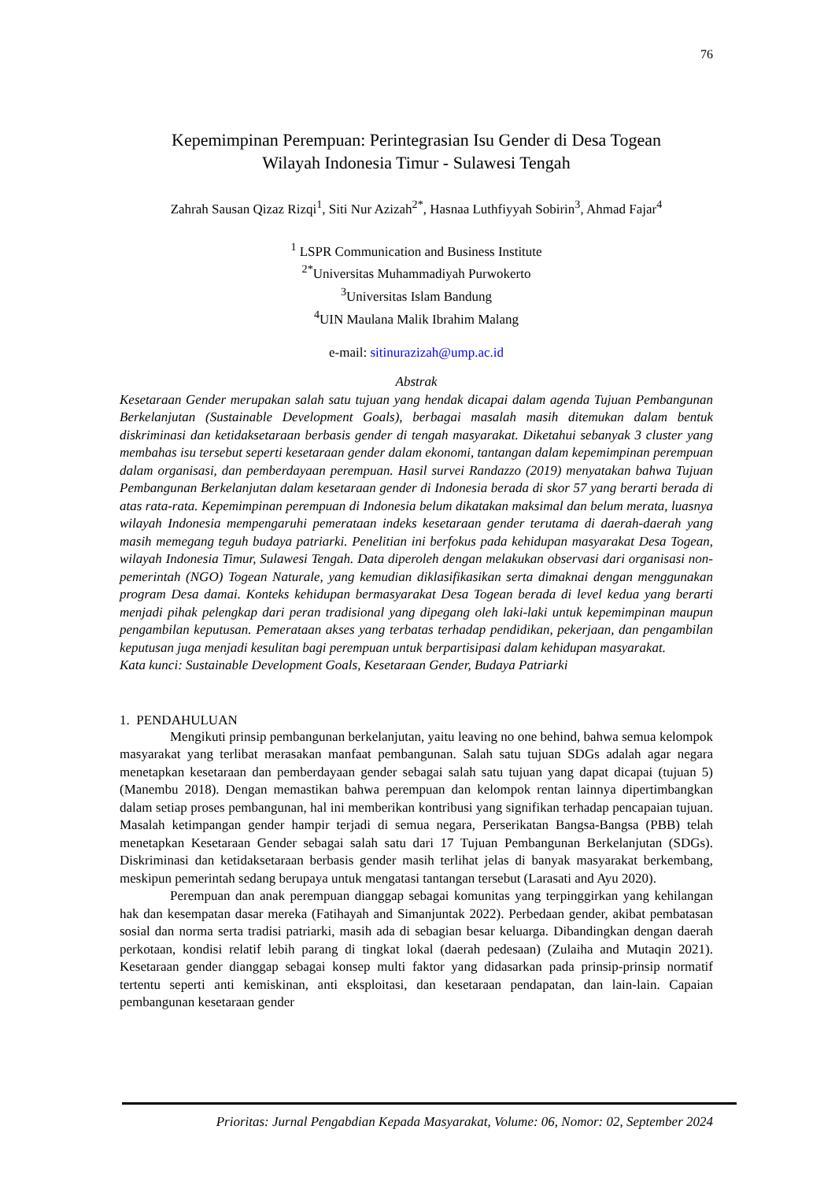76
Kepemimpinan Perempuan: Perintegrasian Isu Gender di Desa Togean
Wilayah Indonesia Timur - Sulawesi Tengah
Zahrah Sausan Qizaz Rizqi<sup>1</sup>, Siti Nur Azizah<sup>2*</sup>, Hasnaa Luthfiyyah Sobirin<sup>3</sup>, Ahmad Fajar<sup>4</sup>
<sup>1</sup> LSPR Communication and Business Institute
<sup>2*</sup>Universitas Muhammadiyah Purwokerto
<sup>3</sup> Universitas Islam Bandung
<sup>4</sup> UIN Maulana Malik Ibrahim Malang
e-mail: sitinurazizah@ump.ac.id
Abstrak
Kesetaraan Gender merupakan salah satu tujuan yang hendak dicapai dalam agenda Tujuan Pembangunan Berkelanjutan (Sustainable Development Goals), berbagai masalah masih ditemukan dalam bentuk diskriminasi dan ketidaksetaraan berbasis gender di tengah masyarakat. Diketahui sebanyak 3 cluster yang membahas isu tersebut seperti kesetaraan gender dalam ekonomi, tantangan dalam kepemimpinan perempuan dalam organisasi, dan pemberdayaan perempuan. Hasil survei Randazzo (2019) menyatakan bahwa Tujuan Pembangunan Berkelanjutan dalam kesetaraan gender di Indonesia berada di skor 57 yang berarti berada di atas rata-rata. Kepemimpinan perempuan di Indonesia belum dikatakan maksimal dan belum merata, luasnya wilayah Indonesia mempengaruhi pemerataan indeks kesetaraan gender terutama di daerah-daerah yang masih memegang teguh budaya patriarki. Penelitian ini berfokus pada kehidupan masyarakat Desa Togean, wilayah Indonesia Timur, Sulawesi Tengah. Data diperoleh dengan melakukan observasi dari organisasi non-pemerintah (NGO) Togean Naturale, yang kemudian diklasifikasikan serta dimaknai dengan menggunakan program Desa damai. Konteks kehidupan bermasyarakat Desa Togean berada di level kedua yang berarti menjadi pihak pelengkap dari peran tradisional yang dipegang oleh laki-laki untuk kepemimpinan maupun pengambilan keputusan. Pemerataan akses yang terbatas terhadap pendidikan, pekerjaan, dan pengambilan keputusan juga menjadi kesulitan bagi perempuan untuk berpartisipasi dalam kehidupan masyarakat.
Kata kunci: Sustainable Development Goals, Kesetaraan Gender, Budaya Patriarki
1. PENDAHULUAN
Mengikuti prinsip pembangunan berkelanjutan, yaitu leaving no one behind, bahwa semua kelompok masyarakat yang terlibat merasakan manfaat pembangunan. Salah satu tujuan SDGs adalah agar negara menetapkan kesetaraan dan pemberdayaan gender sebagai salah satu tujuan yang dapat dicapai (tujuan 5) (Manembu 2018). Dengan memastikan bahwa perempuan dan kelompok rentan lainnya dipertimbangkan dalam setiap proses pembangunan, hal ini memberikan kontribusi yang signifikan terhadap pencapaian tujuan. Masalah ketimpangan gender hampir terjadi di semua negara, Perserikatan Bangsa-Bangsa (PBB) telah menetapkan Kesetaraan Gender sebagai salah satu dari 17 Tujuan Pembangunan Berkelanjutan (SDGs). Diskriminasi dan ketidaksetaraan berbasis gender masih terlihat jelas di banyak masyarakat berkembang, meskipun pemerintah sedang berupaya untuk mengatasi tantangan tersebut (Larasati and Ayu 2020).
Perempuan dan anak perempuan dianggap sebagai komunitas yang terpinggirkan yang kehilangan hak dan kesempatan dasar mereka (Fatihayah and Simanjuntak 2022). Perbedaan gender, akibat pembatasan sosial dan norma serta tradisi patriarki, masih ada di sebagian besar keluarga. Dibandingkan dengan daerah perkotaan, kondisi relatif lebih parang di tingkat lokal (daerah pedesaan) (Zulaiha and Mutaqin 2021). Kesetaraan gender dianggap sebagai konsep multi faktor yang didasarkan pada prinsip-prinsip normatif tertentu seperti anti kemiskinan, anti eksploitasi, dan kesetaraan pendapatan, dan lain-lain. Capaian pembangunan kesetaraan gender
Prioritas: Jurnal Pengabdian Kepada Masyarakat, Volume: 06, Nomor: 02, September 2024